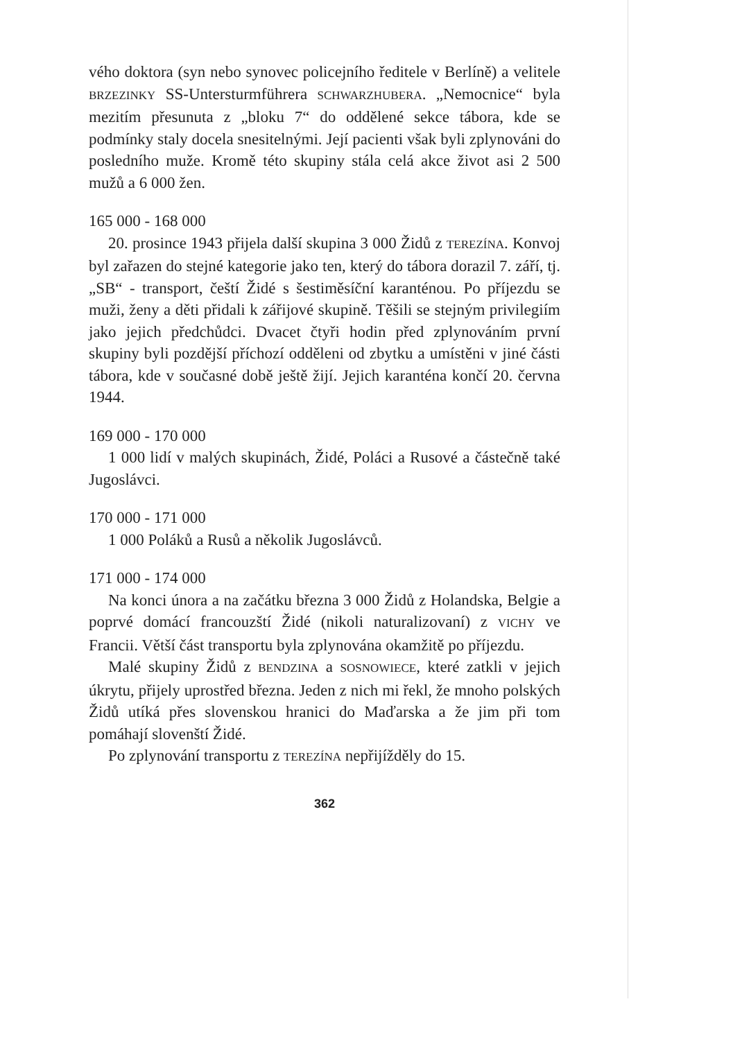vého doktora (syn nebo synovec policejního ředitele v Berlíně) a velitele BRZEZINKY SS-Untersturmführera SCHWARZHUBERA. „Nemocnice“ byla mezitím přesunuta z „bloku 7“ do oddělené sekce tábora, kde se podmínky staly docela snesitelnými. Její pacienti však byli zplynováni do posledního muže. Kromě této skupiny stála celá akce život asi 2 500 mužů a 6 000 žen.
165 000 - 168 000
20. prosince 1943 přijela další skupina 3 000 Židů z TEREZÍNA. Konvoj byl zařazen do stejné kategorie jako ten, který do tábora dorazil 7. září, tj. „SB“ - transport, čeští Židé s šestiměsíční karanténou. Po příjezdu se muži, ženy a děti přidali k zářijové skupině. Těšili se stejným privilegiím jako jejich předchůdci. Dvacet čtyři hodin před zplynováním první skupiny byli pozdější příchozí odděleni od zbytku a umístěni v jiné části tábora, kde v současné době ještě žijí. Jejich karanténa končí 20. června 1944.
169 000 - 170 000
1 000 lidí v malých skupinách, Židé, Poláci a Rusové a částečně také Jugoslávci.
170 000 - 171 000
1 000 Poláků a Rusů a několik Jugoslávců.
171 000 - 174 000
Na konci února a na začátku března 3 000 Židů z Holandska, Belgie a poprvé domácí francouzští Židé (nikoli naturalizovaní) z VICHY ve Francii. Větší část transportu byla zplynována okamžitě po příjezdu.
Malé skupiny Židů z BENDZINA a SOSNOWIECE, které zatkli v jejich úkrytu, přijely uprostřed března. Jeden z nich mi řekl, že mnoho polských Židů utíká přes slovenskou hranici do Maďarska a že jim při tom pomáhají slovenští Židé.
Po zplynování transportu z TEREZÍNA nepřijížděly do 15.
362